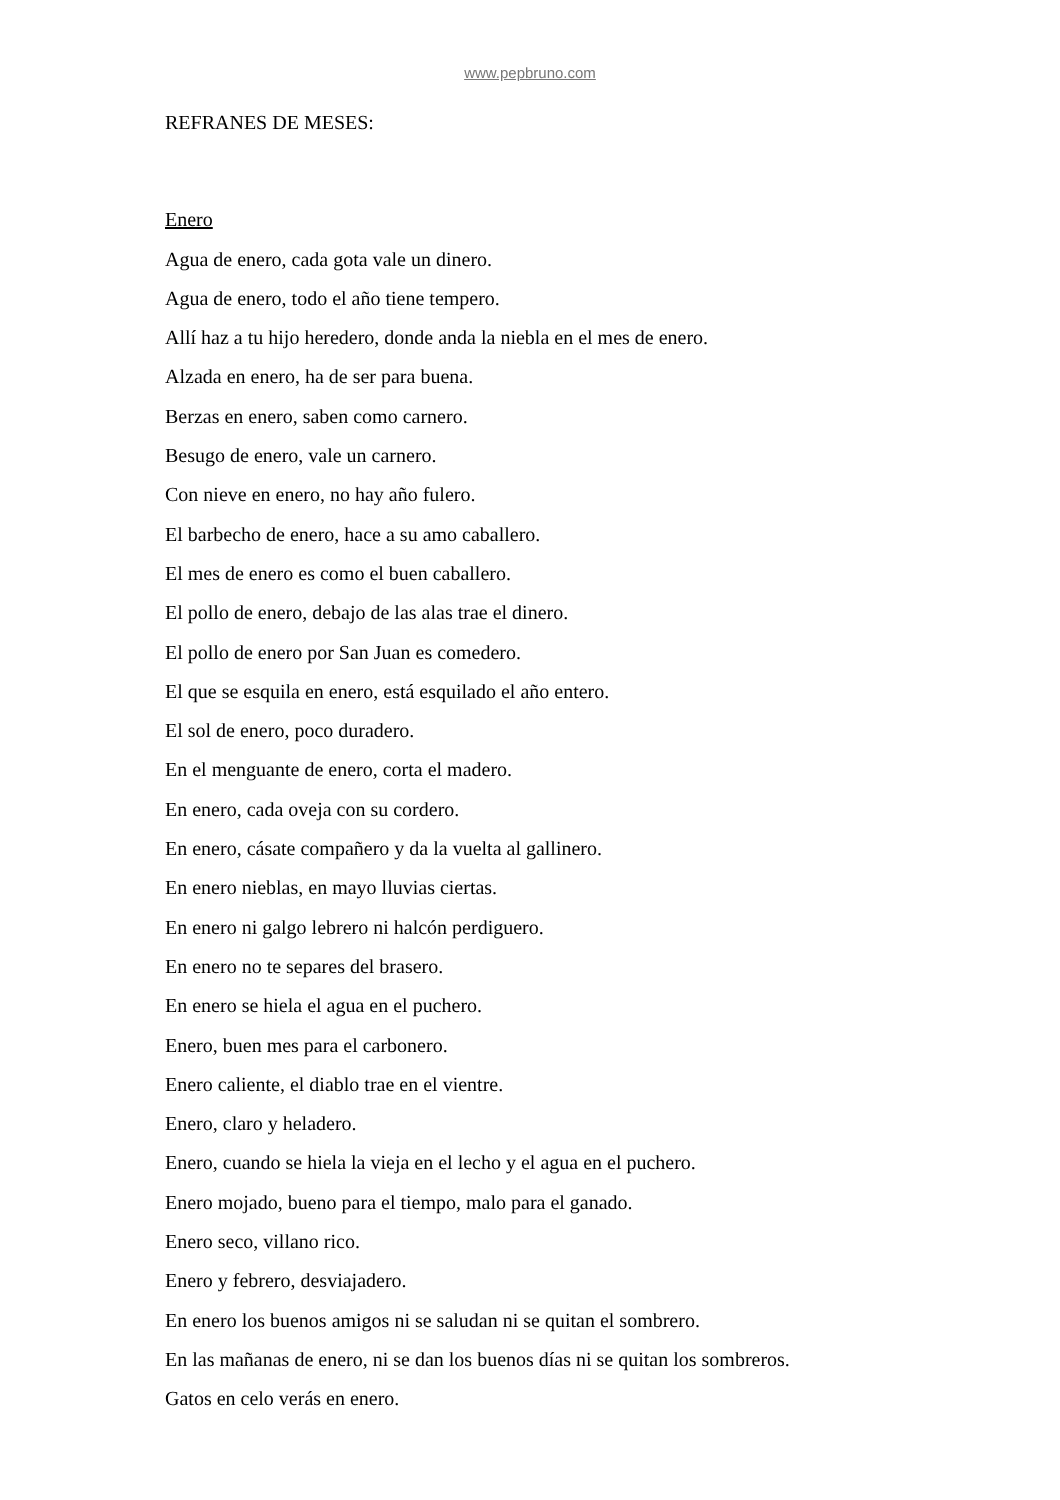www.pepbruno.com
REFRANES DE MESES:
Enero
Agua de enero, cada gota vale un dinero.
Agua de enero, todo el año tiene tempero.
Allí haz a tu hijo heredero, donde anda la niebla en el mes de enero.
Alzada en enero, ha de ser para buena.
Berzas en enero, saben como carnero.
Besugo de enero, vale un carnero.
Con nieve en enero, no hay año fulero.
El barbecho de enero, hace a su amo caballero.
El mes de enero es como el buen caballero.
El pollo de enero, debajo de las alas trae el dinero.
El pollo de enero por San Juan es comedero.
El que se esquila en enero, está esquilado el año entero.
El sol de enero, poco duradero.
En el menguante de enero, corta el madero.
En enero, cada oveja con su cordero.
En enero, cásate compañero y da la vuelta al gallinero.
En enero nieblas, en mayo lluvias ciertas.
En enero ni galgo lebrero ni halcón perdiguero.
En enero no te separes del brasero.
En enero se hiela el agua en el puchero.
Enero, buen mes para el carbonero.
Enero caliente, el diablo trae en el vientre.
Enero, claro y heladero.
Enero, cuando se hiela la vieja en el lecho y el agua en el puchero.
Enero mojado, bueno para el tiempo, malo para el ganado.
Enero seco, villano rico.
Enero y febrero, desviajadero.
En enero los buenos amigos ni se saludan ni se quitan el sombrero.
En las mañanas de enero, ni se dan los buenos días ni se quitan los sombreros.
Gatos en celo verás en enero.